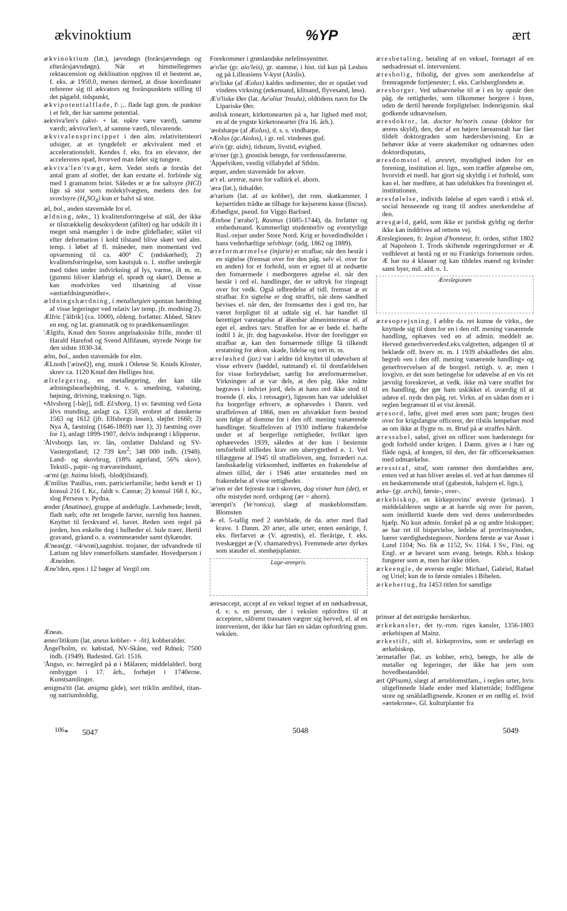ækvinoktium%YP ært
ækvinoktium (lat.), jævndøgn (forårsjævndøgn og efterårsjævndøgn). Når et himmellegemes rektascension og deklination opgives til et bestemt ae, f. eks. æ 1950.0, menes dermed, at disse koordinater refererer sig til ækvators og forårspunktets stilling til det pågæld. tidspunkt,
ækvipotentialflade, f\ ;.. flade lagt gnm. de punkter i et felt, der har samme potential.
aekviva'len's (akvi- + lat. vakre være værd), samme værdi; ækviva'len't, af samme værdi, tilsvarende.
ækvivalensprincippet i den alm. relativitetsteori udsiger, at et tyngdefelt er ækvivalent med et accelerationsfelt. Kendes f. eks. fra en elevator, der accelereres opad, hvorved man føler sig tungere.
ækviva'len'tvægt, kern. Vedet stofs æ forstås det antal gram af stoffet, der kan erstatte el. forbinde sig med 1 gramatom brint. Således er æ for saltsyre (HCl) lige så stor som molekylvægten, medens den for svovlsyre (H<sub>s</sub>SO<sub>4</sub>) kun er halvt så stor.
æl, bol., anden stavemåde for el.
ældning, tekn., 1) kvalitetsforringelse af stål, der ikke er tilstrækkelig desoksyderet (afiltet) og har udskilt ilt i meget små mængder i de indre glideflader; stålet vil efter deformation i kold tilstand blive skørt ved alm. temp. i løbet af fl. måneder, men momentant ved opvarmning til ca. 400° C (rødskørhed); 2) kvalitetsforringelse, som kautsjuk o. 1. stoffer undergår med tiden under indvirkning af lys, varme, ilt m. m. (gummi bliver klæbrigt el. sprødt og skørt). Denne æ kan modvirkes ved tilsætning af visse »antiældningsmidler«.
ældningshærdning, i metallurgien spontan hærdning af visse legeringer ved relativ lav temp. jfr. modning 2).
Ælfric ['ålfrik] (ca. 1000), oldeng. forfatter. Abbed. Skrev en eng. og lat. grammatik og to prædikensamlinger.
'Ælgifu, Knud den Stores angelsaksiske frille, moder til Harald Harefod og Svend Alfifasøn, styrede Norge for den sidste 1030-34.
ælm, bol., anden stavemåde for elm.
ÆLnoth ['æinoQ], eng. munk i Odense St. Knuds Kloster, skrev ca. 1120 Knud den Helliges hist.
æltelegering, en metallegering, der kan tåle æltningsbearbejdning, d. v. s. smedning, valsning, bøjning, drivning, trækning o. 'lign.
•Alvsborg [-bårj], tidl. El/sborg, 1) sv. fæstning ved Gota ålvs munding, anlagt ca. 1350, erobret af danskerne 1563 og 1612 (jfr. Elfsborgs losen), sløjfet 1660; 2) Nya Å, fæstning (1646-1869) nær 1); 3) fæstning over for 1), anlagt 1899-1907, delvis indsprængt i klipperne.
'Ålvsborgs Ian, sv. lån, omfatter Dalsland og SV-Vastergotland; 12 739 km<sup>2</sup>; 348 000 indb. (1948). Land- og skovbrug, (18% agerland, 56% skov). Tekstil-, papir- og trævareindustri,
-æ'mi (gr. haima blod), -blod(tilstand).
Æ'milius 'Paullus, rom. patricierfamilie; bedst kendt er 1) konsul 216 f. Kr., faldt v. Cannæ; 2) konsul 168 f. Kr., slog Perseus v. Pydna.
ænder (Anatinae), gruppe af andefugle. Lavbenede; bredt, fladt næb; ofte ret brogede farver, navnlig hos hannen. Knyttet til ferskvand el. havet. Reden som regel på jorden, hos enkelte dog i hulheder el. hule træer. Hertil gravand, gråand o. a. svømmeænder samt dykænder.
Æ'neas(gr. <4/wrøi),sagnhist. trojaner, der udvandrede til Latium og blev romerfolkets stamfader. Hovedperson i Æneiden.
Æne'iden, epos i 12 bøger af Vergil om
Æneas.
æneo'litikum (lat. aneus kobber- + -lit), kobberalder.
Ångel'holm, sv. købstad, NV-Skåne, ved Rdneå; 7500 indb. (1949). Badested. Grl. 1516.
'Ångso, sv. herregård på ø i Målaren; middelalderl. borg ombygget i 17. årh., forhøjet i 1740erne. Kunstsamlinger.
ænigma'tit (lat. anigma gåde), sort triklin amfibol, titan- og natriumholdig.
Forekommer i grønlandske nefelinsyenitter.
æ'o'ler (gr. aio'leis), gr. stamme, i hist. tid kun på Lesbos og på Lilleasiens V-kyst (Aiolis).
æ'o'liske (af Æolus) kaldes sedimenter, der er opstået ved vindens virkning (ørkensand, klitsand, flyvesand, løss).
Æ'o'liske Øer (lat. Ae'oliat 'Insula), oldtidens navn for De Lipariske Øer.
æolisk toneart, kirketonearten på a, har lighed med mol; en af de yngste kirketonearter (fra 16. årh.).
'æolsharpe (af Æolus), d. s. s. vindharpe.
•Æolus (gc.Aiolos), i gr. rel. vindenes gud.
æ'o'n (gr. aidn), tidsrum, livstid, evighed.
æ'o'ner (gr.), gnostisk betegn, for verdenssfærerne.
'Åppelviken, vestlig villabydel af Sthlm.
æquer, anden stavemåde for ækver.
æ'r el. aretræ, navn for valbirk el. ahorn.
'æra (lat.), tidsalder.
æ'rarium (lat. af as kobber), det rom. skatkammer. I kejsertiden trådte ae tilbage for kejserens kasse (fiscus).
Ærbødigst, pseud. for Viggo Barfoed.
Æreboe ['ærabo'], Rasmus (1685-1744), da. forfatter og embedsmand. Kummerligt studenterliv og eventyrlige Rusl.-rejser under Store Nord. Krig er hovedindholdet i hans vederhæftige selvbiogr. (udg. 1862 og 1889).
æreformærmelse (injurie) er strafbar, når den består i en sigtelse (fremsat over for den påg. selv el. over for en anden) for et forhold, som er egnet til at nedsætte den fornærmede i medborgeres agtelse el. når den består i ord el. handlinger, der er udtryk for ringeagt over for vedk. Også udbredelse af tidl. fremsat æ er strafbar. En sigtelse er dog straffri, når dens sandhed bevises el. når den, der fremsætter den i god tro, har været forpligtet til at udtale sig el. har handlet til berettiget varetagelse af åbenbar almeninteresse el. af eget el. andres tarv. Straffen for ae er bøde el. hæfte indtil 1 år, jfr. dog bagvaskelse. Hvor der foreligger en strafbar æ, kan den fornærmede tillige få tilkendt erstatning for økon. skade, lidelse og tort m. m.
æreløshed (jur.) var i ældre tid knyttet til udøvelsen af visse erhverv (bøddel, natmand) el. til domfældelsen for visse forbrydelser, særlig for æreformærmelser. Virkningen af æ var dels, at den påg. ikke måtte begraves i indviet jord, dels at hans ord ikke stod til troende (f. eks. i retssager), ligesom han var udelukket fra borgerlige erhverv, æ ophævedes i Danrn. ved straffeloven af 1866, men en afsvækket form bestod som følge af domme for i den off. mening vanærende handlinger. Straffeloven af 1930 indførte frakendelse under et af borgerlige rettigheder, hvilket igen ophæevedes 1939, således at der kun i bestemte retsforhold stilledes krav om uberygtethed e. 1. Ved tillæggene af 1945 til straffeloven, ang. forræderi o,a. landsskadelig virksomhed, indførtes en frakendelse af almen tillid, der i 1946 atter erstattedes med en frakendelse af visse rettigheder.
'æ'ren er det fejreste træ i skoven, dog visner hun (det), et ofte mistydet nord. ordsprog (ær = ahorn).
'ærenpri's (Ve'ronica), slægt af maskeblomstfam. Blomsten
4- el. 5-tallig med 2 støvblade, de da. arter med flad krave. 1 Danm. 20 arter, alle urter, enten eenårige, f. eks. flerfarvet æ (V. agrestis), el. flerårige, f. eks. tveskægget æ (V. chamaredrys). Fremmede arter dyrkes som stauder el. stenhøjsplanter.
Lage-arenpris.
æresaccept, accept af en veksel tegnet af en nødsadressat, d. v. s. en person, der i vekslen opfordres til at acceptere, såfremt trassaten vægrer sig herved, el. af en intervenient, der ikke har fået en sådan opfordring gnm. vekslen.
æresbetaling, betaling af en veksel, foretaget af en nødsadressat el. intervenient.
æresbolig, fribolig, der gives som anerkendelse af fremragende fortjenester; f. eks. Carlsbergfondets æ.
æresborger. Ved udnævnelse til æ i en by opnår den påg. de rettigheder, som tilkommer borgere i byen, uden de dertil hørende forpligtelser. Indenrigsmin. skal godkende udnævnelsen.
æresdoktor, lat. doctor ho'noris causa (doktor for ærens skyld), den, der af en højere læreanstalt har fået tildelt doktorgraden som hædersbevisning. En æ behøver ikke at veere akademiker og udnævnes uden doktordisputats,
æresdomstol el. aresret, myndighed inden for en forening, institution el. lign., som træffer afgørelse om, hvorvidt et medl. har gjort sig skyldig i et forhold, som kan el. bør medføre, at han udelukkes fra foreningen el. institutionen.
æresfølelse, individs følelse af egen værdi i etisk el. social henseende og trang til andres anerkendelse af den.
æresgæld, gæld, som ikke er juridisk gyldig og derfor ikke kan inddrives ad rettens vej.
Æreslegionen, fr. legion d'honneur, fr. orden, stiftet 1802 af Napoleon 1. Trods skiftende regeringsformer er Æ vedblevet at bestå og er nu Frankrigs fornemste orden. Æ har nu 4 klasser og kan tildeles mænd og kvinder samt byer, mil. afd. o. 1.
Æreslegionen
æresoprejsning. I ældre da. ret kunne de virkn., der knyttede sig til dom for en i den off. mening vanærende handling, ophæves ved en af admin. meddelt ae. Herved generhvervedesf.eks.valgretten, adgangen til at beklæde off. hverv m. m. I 1939 afskaffedes det alm. begreb »en i den off. mening vanærende handling« og generhvervelsen af de borgerl. rettigh. v. æ; men i lovgivn. er det som betingelse for udøvelse af en vis ret jævnlig foreskrevet, at vedk. ikke må være straffet for en handling, der gør ham uskikket el. uværdig til at udøve el. nyde den påg. ret. Virkn. af en sådan dom er i reglen begrænset til et vist åremål.
æresord, løfte, givet med æren som pant; bruges tiest over for krigsfangne officerer, der tilstås lempelser mod ae om ikke at flygte m. m. Brud på æ straffes hårdt.
æressabel, sabel, givet en officer som hæderstegn for godt forhold under krigen. I Danm. gives æ i hær og flåde også, af kongen, til den, der får officerseksamen med udmærkelse.
æresstraf, straf, som rammer den domfældtes ære, enten ved at han bliver æreløs el. ved at han dømmes til en beskæmmende straf (gabestok, halsjern el. lign.),
ærke- (gr. archi), første-, over-.
ærkebiskop, en kirkeprovins' øverste (primas). I middelalderen søgte æ at hævde sig over for paven, som imidlertid kuede dem ved deres underordnedes hjælp. Nu kun admin. forskel på æ og andre biskopper; ae har ret til bispevielse, ledelse af provinssynoden, bærer værdighedstegnosv. Nordens første æ var Asser i Lund 1104; No. fik æ 1152, Sv. 1164. I Sv., Fini. og Engl. er æ bevaret som evang. betegn. Kbh.s biskop fungerer som æ, men har ikke titlen.
ærkeengle, de øverste engle: Michael, Gabriel, Rafael og Uriel; kun de to første omtales i Bibelen.
ærkehertug, fra 1453 titlen for samtlige
prinser af det østrigske herskerhus.
ærkekansler, det ty.-rom. riges kansler, 1356-1803 ærkebispen af Mainz.
ærkestift, stift el. kirkeprovins, som er underlagt en ærkebiskop.
'ærmetafler (lat. as kobber, erts), betegn, for alle de metaller og legeringer, der ikke har jern som hovedbestanddel.
ært QPisum), slægt af ærteblomstfam., i reglen urter, hvis uligefinnede blade ender med klatretråde; fodfligene store og småbladlignende. Kronen er en rødlig el. hvid »ærtekrone«. Gl. kulturplanter fra
<sup>106</sup>* 5047 5048 5049